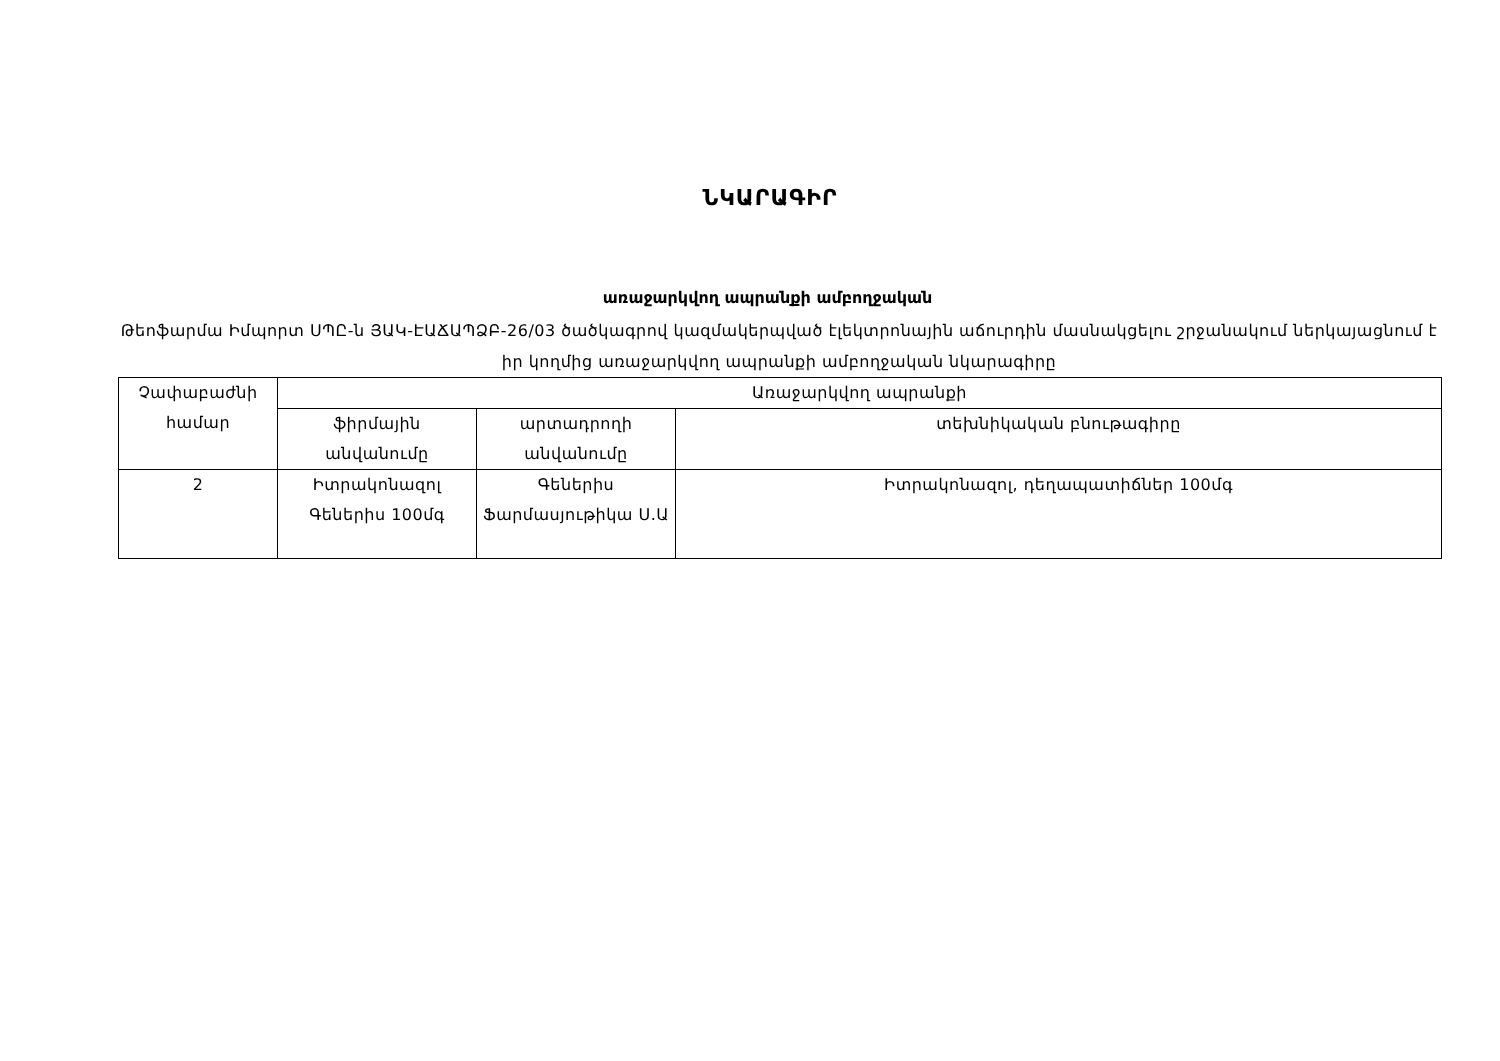ՆԿԱՐԱԳԻՐ
առաջարկվող ապրանքի ամբողջական
Թեոֆարմա Իմպորտ ՍՊԸ-ն ՅԱԿ-ԷԱՃԱՊՁԲ-26/03 ծածկագրով կազմակերպված էլեկտրոնային աճուրդին մասնակցելու շրջանակում ներկայացնում է իր կողմից առաջարկվող ապրանքի ամբողջական նկարագիրը
| Չափաբաժնի համար | Առաջարկվող ապրանքի | | |
| | ֆիրմային անվանումը | արտադրողի անվանումը | տեխնիկական բնութագիրը |
| 2 | Իտրակոնազոլ Գեներիս 100մգ | Գեներիս Ֆարմասյութիկա Ս.Ա | Իտրակոնազոլ, դեղապատիճներ 100մգ |